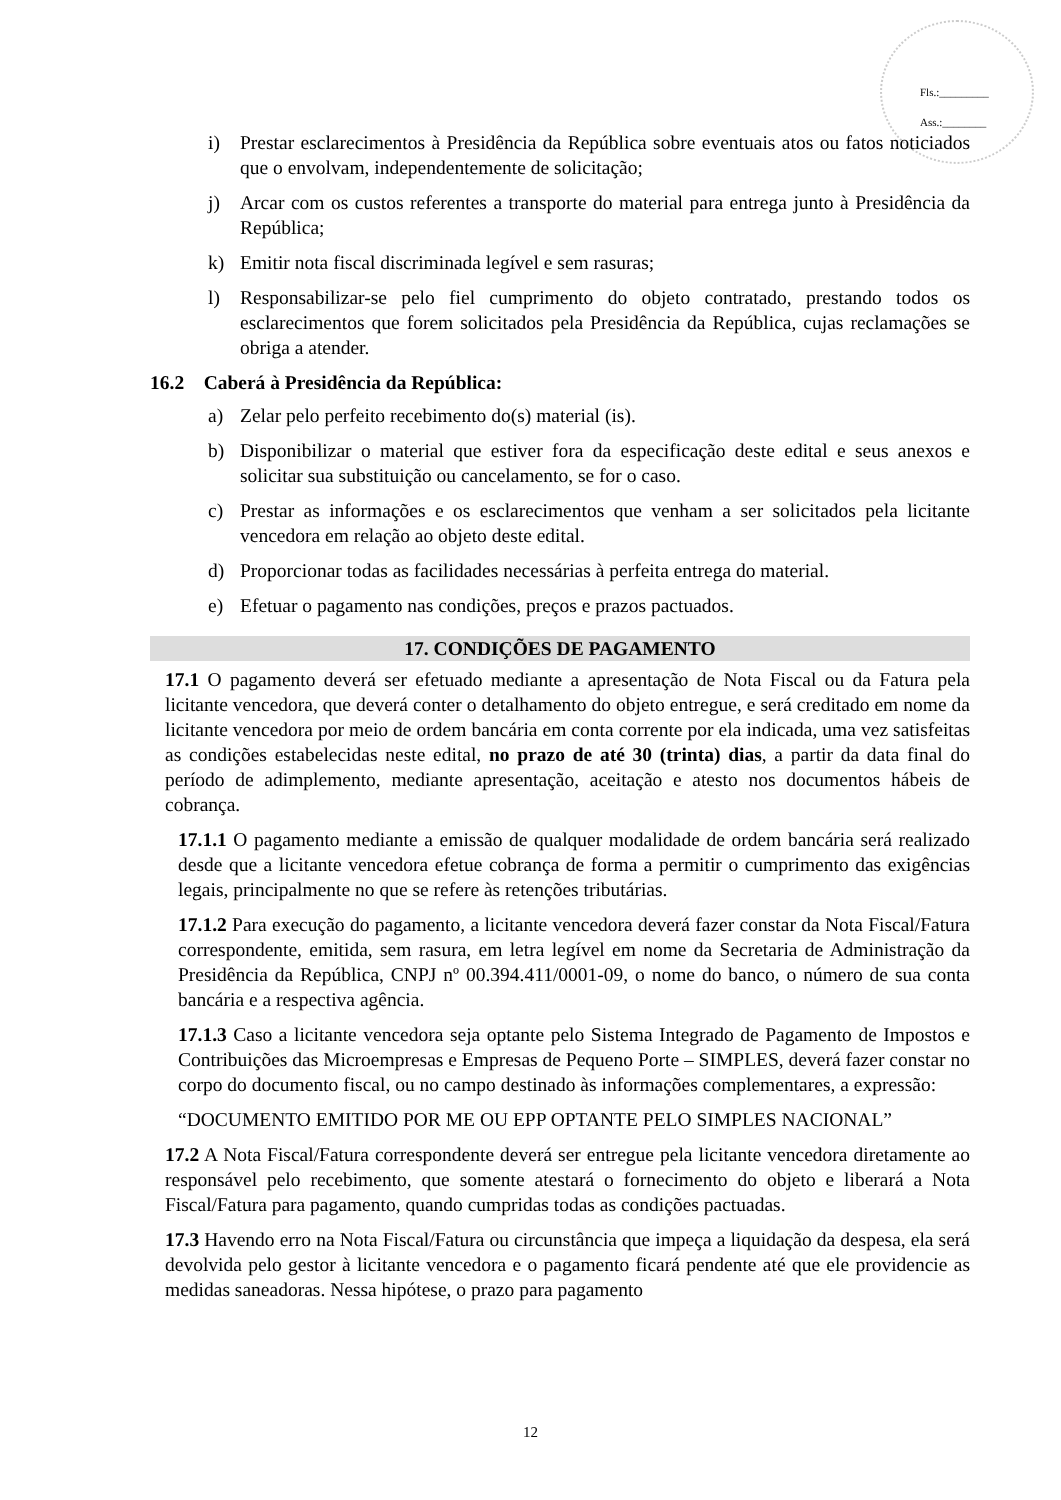Fls.:_________
Ass.:________
i) Prestar esclarecimentos à Presidência da República sobre eventuais atos ou fatos noticiados que o envolvam, independentemente de solicitação;
j) Arcar com os custos referentes a transporte do material para entrega junto à Presidência da República;
k) Emitir nota fiscal discriminada legível e sem rasuras;
l) Responsabilizar-se pelo fiel cumprimento do objeto contratado, prestando todos os esclarecimentos que forem solicitados pela Presidência da República, cujas reclamações se obriga a atender.
16.2 Caberá à Presidência da República:
a) Zelar pelo perfeito recebimento do(s) material (is).
b) Disponibilizar o material que estiver fora da especificação deste edital e seus anexos e solicitar sua substituição ou cancelamento, se for o caso.
c) Prestar as informações e os esclarecimentos que venham a ser solicitados pela licitante vencedora em relação ao objeto deste edital.
d) Proporcionar todas as facilidades necessárias à perfeita entrega do material.
e) Efetuar o pagamento nas condições, preços e prazos pactuados.
17. CONDIÇÕES DE PAGAMENTO
17.1 O pagamento deverá ser efetuado mediante a apresentação de Nota Fiscal ou da Fatura pela licitante vencedora, que deverá conter o detalhamento do objeto entregue, e será creditado em nome da licitante vencedora por meio de ordem bancária em conta corrente por ela indicada, uma vez satisfeitas as condições estabelecidas neste edital, no prazo de até 30 (trinta) dias, a partir da data final do período de adimplemento, mediante apresentação, aceitação e atesto nos documentos hábeis de cobrança.
17.1.1 O pagamento mediante a emissão de qualquer modalidade de ordem bancária será realizado desde que a licitante vencedora efetue cobrança de forma a permitir o cumprimento das exigências legais, principalmente no que se refere às retenções tributárias.
17.1.2 Para execução do pagamento, a licitante vencedora deverá fazer constar da Nota Fiscal/Fatura correspondente, emitida, sem rasura, em letra legível em nome da Secretaria de Administração da Presidência da República, CNPJ nº 00.394.411/0001-09, o nome do banco, o número de sua conta bancária e a respectiva agência.
17.1.3 Caso a licitante vencedora seja optante pelo Sistema Integrado de Pagamento de Impostos e Contribuições das Microempresas e Empresas de Pequeno Porte – SIMPLES, deverá fazer constar no corpo do documento fiscal, ou no campo destinado às informações complementares, a expressão:
“DOCUMENTO EMITIDO POR ME OU EPP OPTANTE PELO SIMPLES NACIONAL”
17.2 A Nota Fiscal/Fatura correspondente deverá ser entregue pela licitante vencedora diretamente ao responsável pelo recebimento, que somente atestará o fornecimento do objeto e liberará a Nota Fiscal/Fatura para pagamento, quando cumpridas todas as condições pactuadas.
17.3 Havendo erro na Nota Fiscal/Fatura ou circunstância que impeça a liquidação da despesa, ela será devolvida pelo gestor à licitante vencedora e o pagamento ficará pendente até que ele providencie as medidas saneadoras. Nessa hipótese, o prazo para pagamento
12